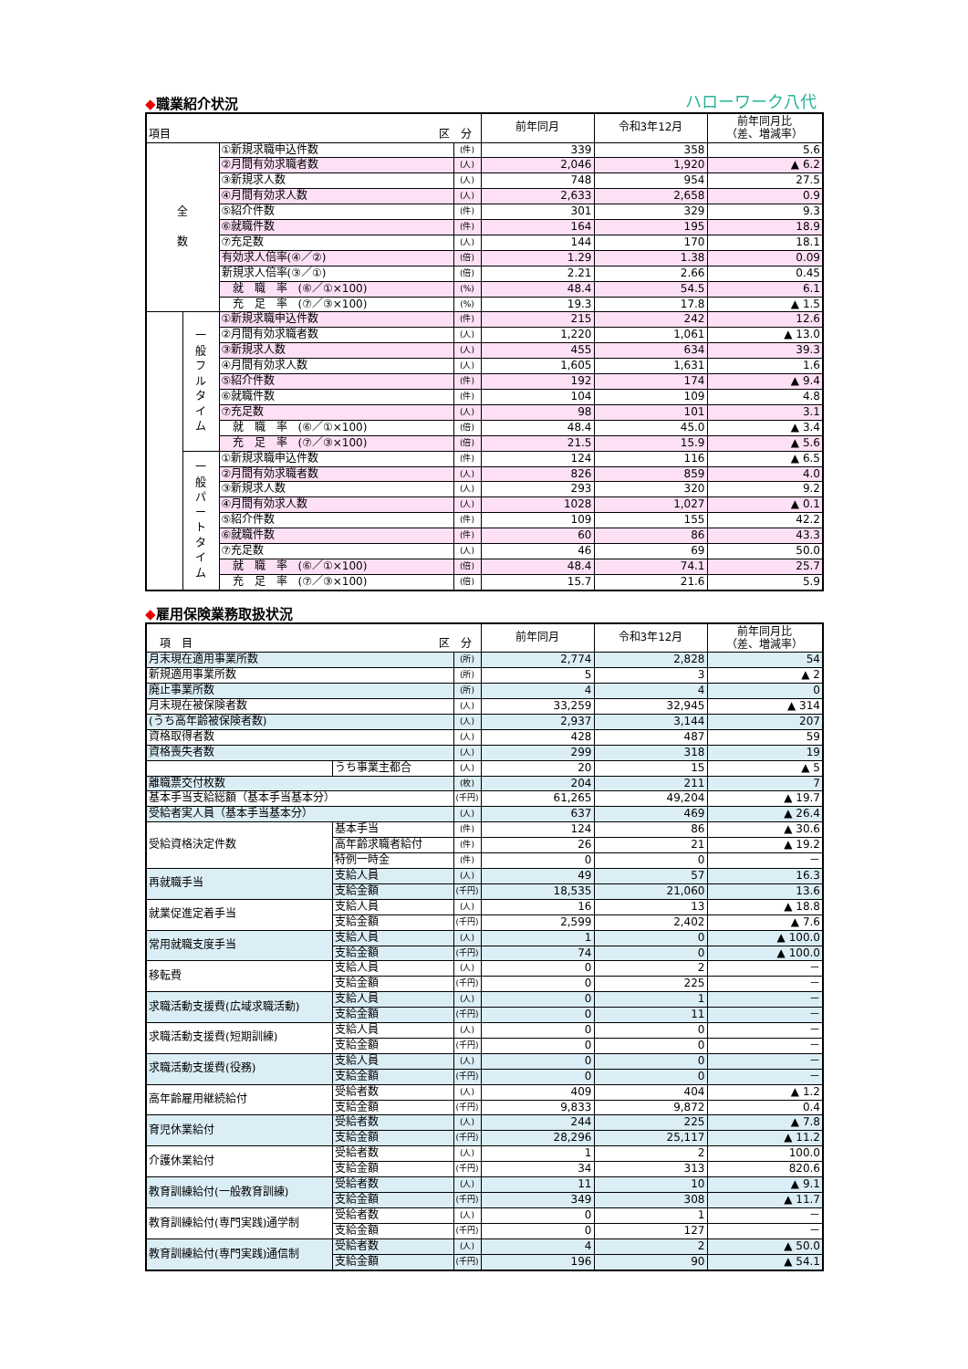◆職業紹介状況
ハローワーク八代
| 項目 区 分 | | | | 前年同月 | 令和3年12月 | 前年同月比 （差、増減率） |
| --- | --- | --- | --- | --- | --- | --- |
| 全 数 | | ①新規求職申込件数 | (件) | 339 | 358 | 5.6 |
| | | ②月間有効求職者数 | (人) | 2,046 | 1,920 | ▲ 6.2 |
| | | ③新規求人数 | (人) | 748 | 954 | 27.5 |
| | | ④月間有効求人数 | (人) | 2,633 | 2,658 | 0.9 |
| | | ⑤紹介件数 | (件) | 301 | 329 | 9.3 |
| | | ⑥就職件数 | (件) | 164 | 195 | 18.9 |
| | | ⑦充足数 | (人) | 144 | 170 | 18.1 |
| | | 有効求人倍率(④／②) | (倍) | 1.29 | 1.38 | 0.09 |
| | | 新規求人倍率(③／①) | (倍) | 2.21 | 2.66 | 0.45 |
| | | 就 職 率 (⑥／①×100) | (%) | 48.4 | 54.5 | 6.1 |
| | | 充 足 率 (⑦／③×100) | (%) | 19.3 | 17.8 | ▲ 1.5 |
| | 一 般 フ ル タ イ ム | ①新規求職申込件数 | (件) | 215 | 242 | 12.6 |
| | | ②月間有効求職者数 | (人) | 1,220 | 1,061 | ▲ 13.0 |
| | | ③新規求人数 | (人) | 455 | 634 | 39.3 |
| | | ④月間有効求人数 | (人) | 1,605 | 1,631 | 1.6 |
| | | ⑤紹介件数 | (件) | 192 | 174 | ▲ 9.4 |
| | | ⑥就職件数 | (件) | 104 | 109 | 4.8 |
| | | ⑦充足数 | (人) | 98 | 101 | 3.1 |
| | | 就 職 率 (⑥／①×100) | (倍) | 48.4 | 45.0 | ▲ 3.4 |
| | | 充 足 率 (⑦／③×100) | (倍) | 21.5 | 15.9 | ▲ 5.6 |
| | 一 般 パ ー ト タ イ ム | ①新規求職申込件数 | (件) | 124 | 116 | ▲ 6.5 |
| | | ②月間有効求職者数 | (人) | 826 | 859 | 4.0 |
| | | ③新規求人数 | (人) | 293 | 320 | 9.2 |
| | | ④月間有効求人数 | (人) | 1028 | 1,027 | ▲ 0.1 |
| | | ⑤紹介件数 | (件) | 109 | 155 | 42.2 |
| | | ⑥就職件数 | (件) | 60 | 86 | 43.3 |
| | | ⑦充足数 | (人) | 46 | 69 | 50.0 |
| | | 就 職 率 (⑥／①×100) | (倍) | 48.4 | 74.1 | 25.7 |
| | | 充 足 率 (⑦／③×100) | (倍) | 15.7 | 21.6 | 5.9 |
◆雇用保険業務取扱状況
| 項 目 区 分 | | | 前年同月 | 令和3年12月 | 前年同月比 （差、増減率） |
| --- | --- | --- | --- | --- | --- |
| 月末現在適用事業所数 | | (所) | 2,774 | 2,828 | 54 |
| 新規適用事業所数 | | (所) | 5 | 3 | ▲ 2 |
| 廃止事業所数 | | (所) | 4 | 4 | 0 |
| 月末現在被保険者数 | | (人) | 33,259 | 32,945 | ▲ 314 |
| (うち高年齢被保険者数) | | (人) | 2,937 | 3,144 | 207 |
| 資格取得者数 | | (人) | 428 | 487 | 59 |
| 資格喪失者数 | | (人) | 299 | 318 | 19 |
| | うち事業主都合 | (人) | 20 | 15 | ▲ 5 |
| 離職票交付枚数 | | (枚) | 204 | 211 | 7 |
| 基本手当支給総額（基本手当基本分） | | (千円) | 61,265 | 49,204 | ▲ 19.7 |
| 受給者実人員（基本手当基本分） | | (人) | 637 | 469 | ▲ 26.4 |
| 受給資格決定件数 | 基本手当 | (件) | 124 | 86 | ▲ 30.6 |
| | 高年齢求職者給付 | (件) | 26 | 21 | ▲ 19.2 |
| | 特例一時金 | (件) | 0 | 0 | － |
| 再就職手当 | 支給人員 | (人) | 49 | 57 | 16.3 |
| | 支給金額 | (千円) | 18,535 | 21,060 | 13.6 |
| 就業促進定着手当 | 支給人員 | (人) | 16 | 13 | ▲ 18.8 |
| | 支給金額 | (千円) | 2,599 | 2,402 | ▲ 7.6 |
| 常用就職支度手当 | 支給人員 | (人) | 1 | 0 | ▲ 100.0 |
| | 支給金額 | (千円) | 74 | 0 | ▲ 100.0 |
| 移転費 | 支給人員 | (人) | 0 | 2 | － |
| | 支給金額 | (千円) | 0 | 225 | － |
| 求職活動支援費(広域求職活動) | 支給人員 | (人) | 0 | 1 | － |
| | 支給金額 | (千円) | 0 | 11 | － |
| 求職活動支援費(短期訓練) | 支給人員 | (人) | 0 | 0 | － |
| | 支給金額 | (千円) | 0 | 0 | － |
| 求職活動支援費(役務) | 支給人員 | (人) | 0 | 0 | － |
| | 支給金額 | (千円) | 0 | 0 | － |
| 高年齢雇用継続給付 | 受給者数 | (人) | 409 | 404 | ▲ 1.2 |
| | 支給金額 | (千円) | 9,833 | 9,872 | 0.4 |
| 育児休業給付 | 受給者数 | (人) | 244 | 225 | ▲ 7.8 |
| | 支給金額 | (千円) | 28,296 | 25,117 | ▲ 11.2 |
| 介護休業給付 | 受給者数 | (人) | 1 | 2 | 100.0 |
| | 支給金額 | (千円) | 34 | 313 | 820.6 |
| 教育訓練給付(一般教育訓練) | 受給者数 | (人) | 11 | 10 | ▲ 9.1 |
| | 支給金額 | (千円) | 349 | 308 | ▲ 11.7 |
| 教育訓練給付(専門実践)通学制 | 受給者数 | (人) | 0 | 1 | － |
| | 支給金額 | (千円) | 0 | 127 | － |
| 教育訓練給付(専門実践)通信制 | 受給者数 | (人) | 4 | 2 | ▲ 50.0 |
| | 支給金額 | (千円) | 196 | 90 | ▲ 54.1 |